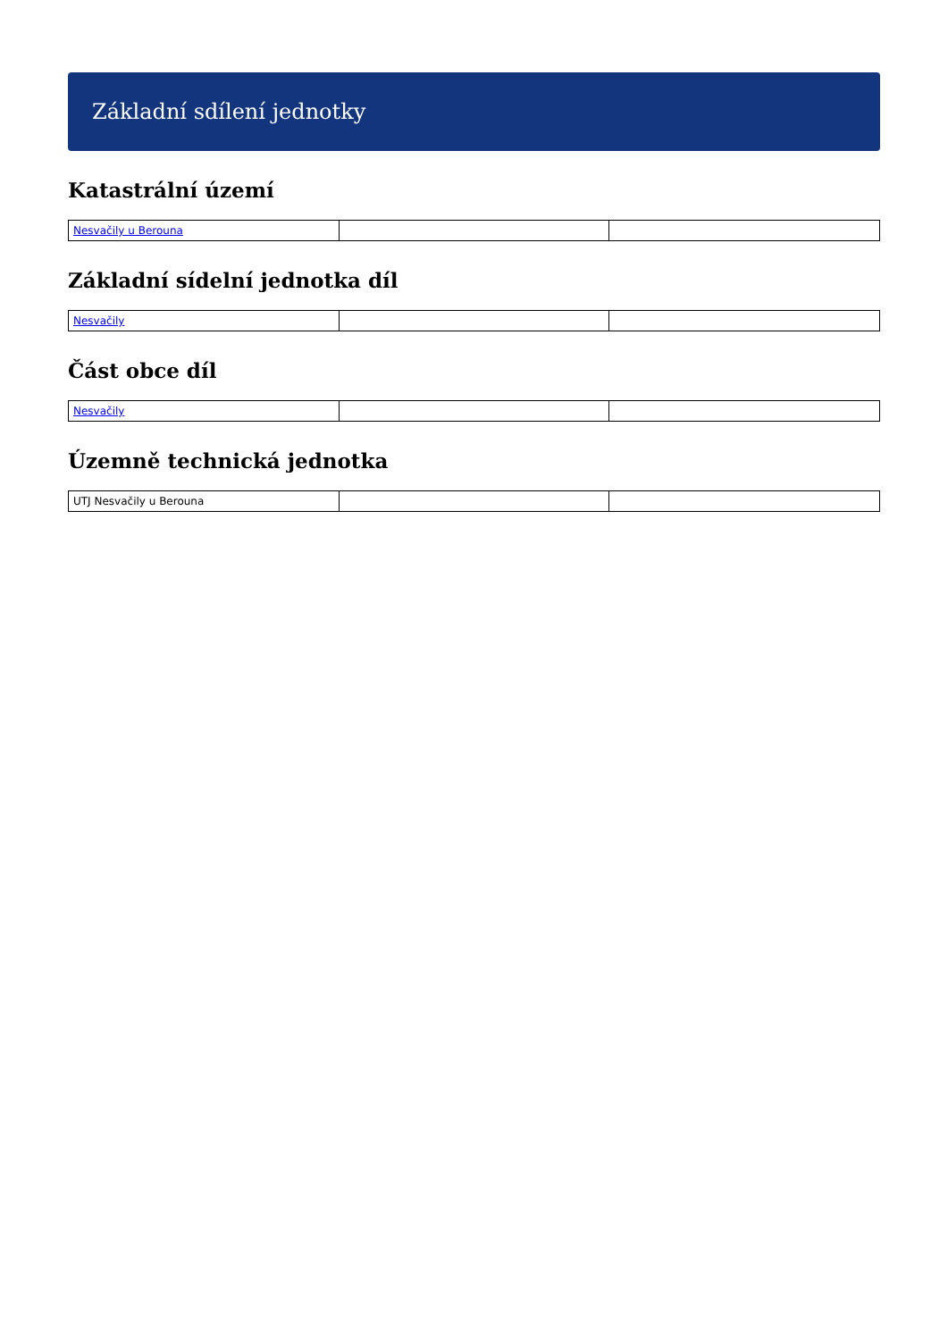Základní sdílení jednotky
Katastrální území
| Nesvačily u Berouna | | |
Základní sídelní jednotka díl
| Nesvačily | | |
Část obce díl
| Nesvačily | | |
Územně technická jednotka
| UTJ Nesvačily u Berouna | | |